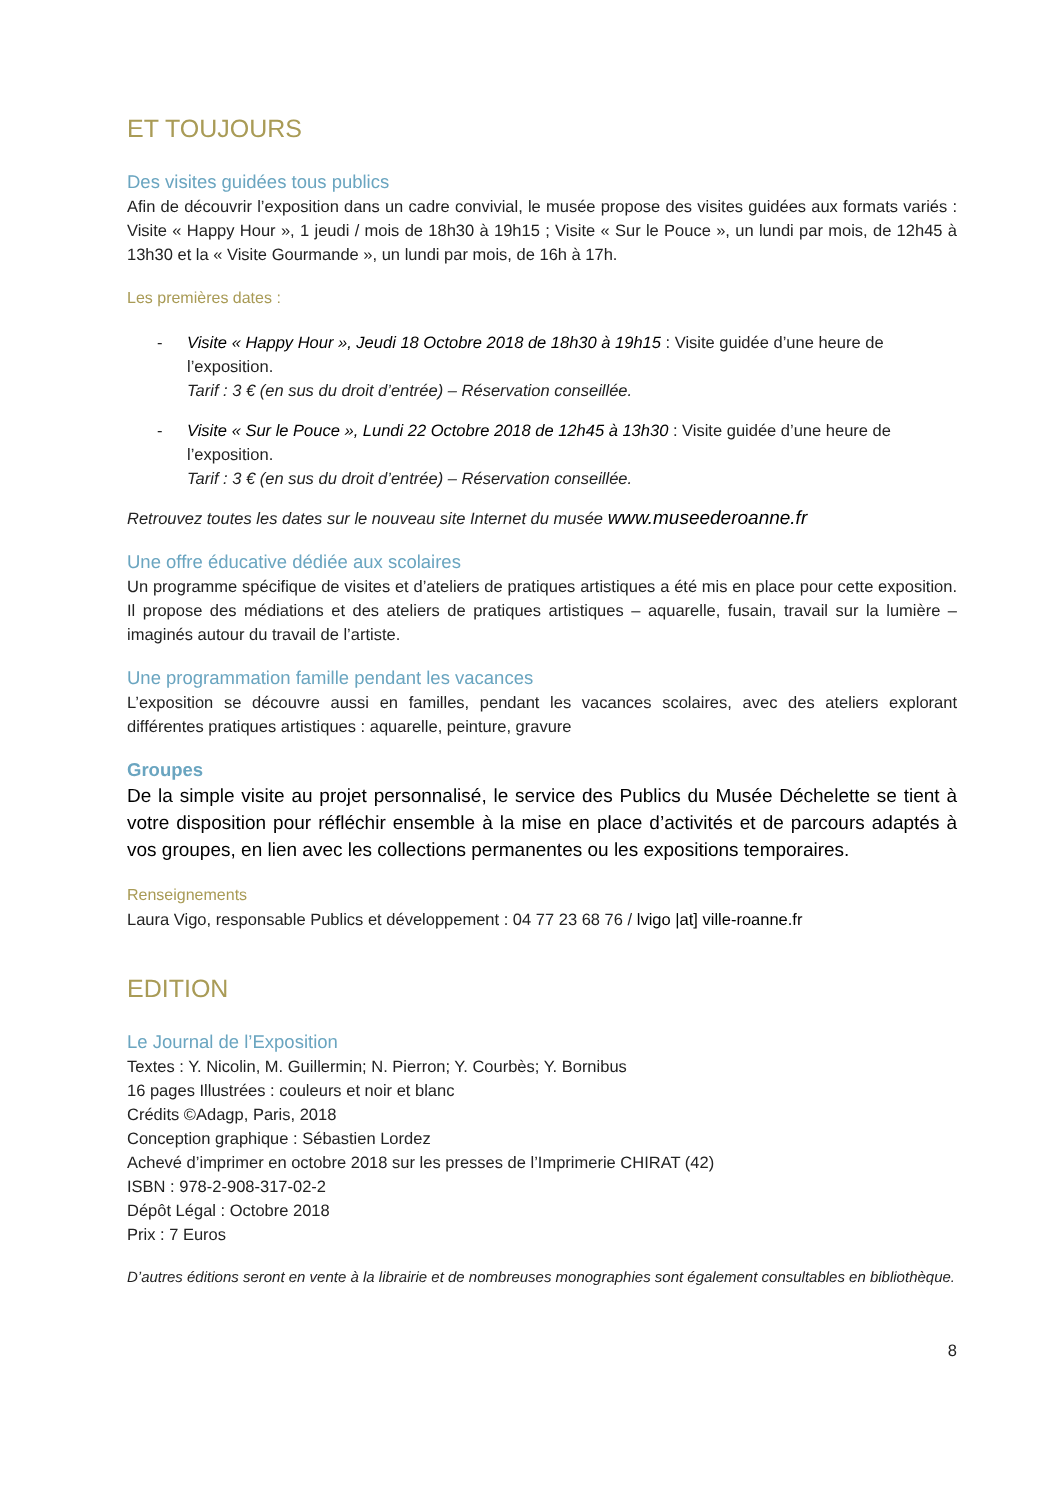ET TOUJOURS
Des visites guidées tous publics
Afin de découvrir l’exposition dans un cadre convivial, le musée propose des visites guidées aux formats variés : Visite « Happy Hour », 1 jeudi / mois de 18h30 à 19h15 ; Visite « Sur le Pouce », un lundi par mois, de 12h45 à 13h30 et la « Visite Gourmande », un lundi par mois, de 16h à 17h.
Les premières dates :
- Visite « Happy Hour », Jeudi 18 Octobre 2018 de 18h30 à 19h15 : Visite guidée d’une heure de l’exposition.
Tarif : 3 € (en sus du droit d’entrée) – Réservation conseillée.
- Visite « Sur le Pouce », Lundi 22 Octobre 2018 de 12h45 à 13h30 : Visite guidée d’une heure de l’exposition.
Tarif : 3 € (en sus du droit d’entrée) – Réservation conseillée.
Retrouvez toutes les dates sur le nouveau site Internet du musée www.museederoanne.fr
Une offre éducative dédiée aux scolaires
Un programme spécifique de visites et d’ateliers de pratiques artistiques a été mis en place pour cette exposition. Il propose des médiations et des ateliers de pratiques artistiques – aquarelle, fusain, travail sur la lumière – imaginés autour du travail de l’artiste.
Une programmation famille pendant les vacances
L’exposition se découvre aussi en familles, pendant les vacances scolaires, avec des ateliers explorant différentes pratiques artistiques : aquarelle, peinture, gravure
Groupes
De la simple visite au projet personnalisé, le service des Publics du Musée Déchelette se tient à votre disposition pour réfléchir ensemble à la mise en place d’activités et de parcours adaptés à vos groupes, en lien avec les collections permanentes ou les expositions temporaires.
Renseignements
Laura Vigo, responsable Publics et développement : 04 77 23 68 76 / lvigo |at] ville-roanne.fr
EDITION
Le Journal de l’Exposition
Textes : Y. Nicolin, M. Guillermin; N. Pierron; Y. Courbès; Y. Bornibus
16 pages Illustrées : couleurs et noir et blanc
Crédits ©Adagp, Paris, 2018
Conception graphique : Sébastien Lordez
Achevé d’imprimer en octobre 2018 sur les presses de l’Imprimerie CHIRAT (42)
ISBN : 978-2-908-317-02-2
Dépôt Légal : Octobre 2018
Prix : 7 Euros
D’autres éditions seront en vente à la librairie et de nombreuses monographies sont également consultables en bibliothèque.
8